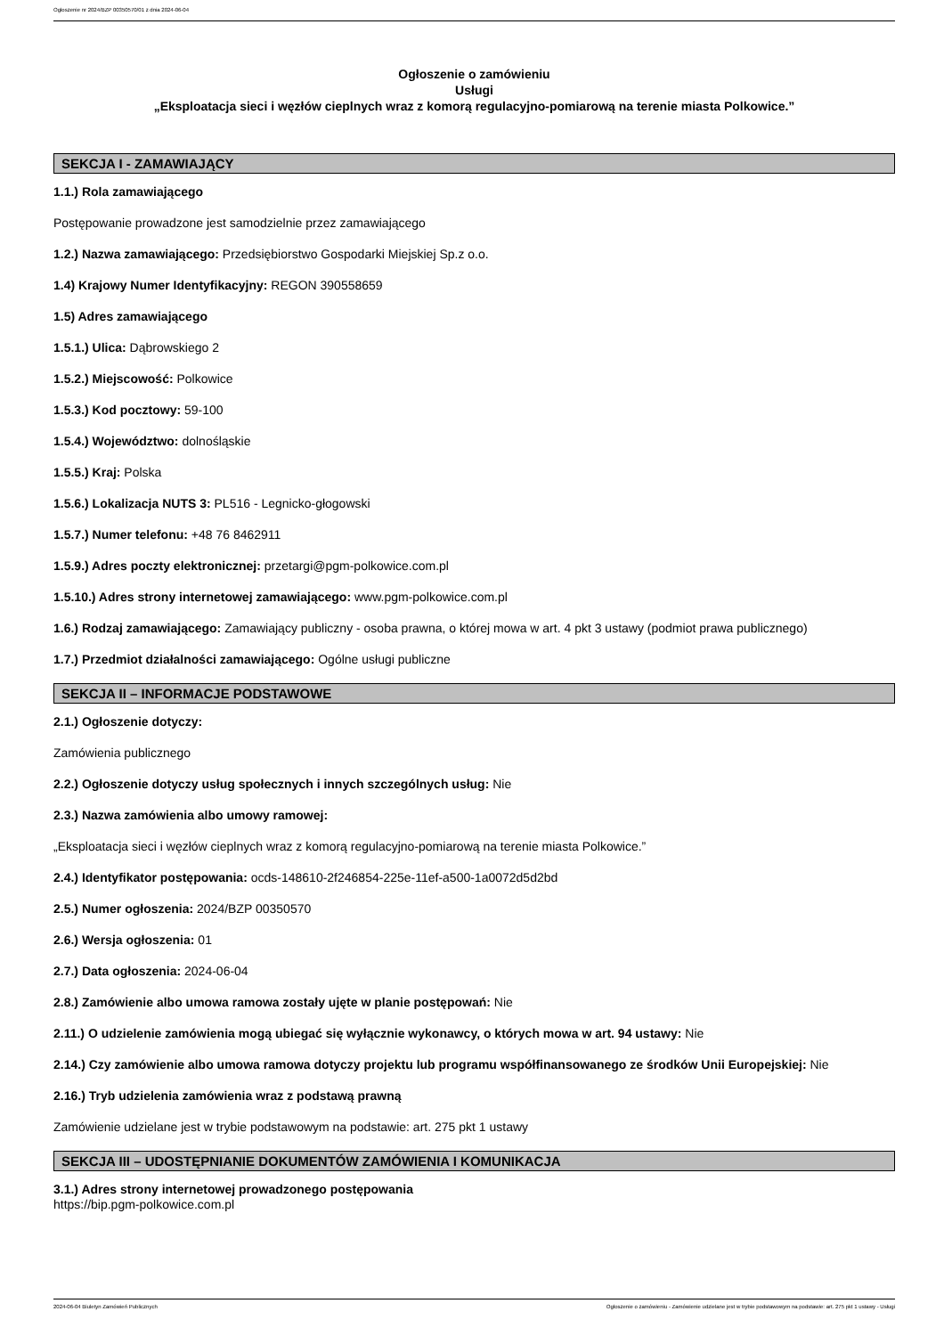Ogłoszenie nr 2024/BZP 00350570/01 z dnia 2024-06-04
Ogłoszenie o zamówieniu
Usługi
„Eksploatacja sieci i węzłów cieplnych wraz z komorą regulacyjno-pomiarową na terenie miasta Polkowice.”
SEKCJA I - ZAMAWIAJĄCY
1.1.) Rola zamawiającego
Postępowanie prowadzone jest samodzielnie przez zamawiającego
1.2.) Nazwa zamawiającego: Przedsiębiorstwo Gospodarki Miejskiej Sp.z o.o.
1.4) Krajowy Numer Identyfikacyjny: REGON 390558659
1.5) Adres zamawiającego
1.5.1.) Ulica: Dąbrowskiego 2
1.5.2.) Miejscowość: Polkowice
1.5.3.) Kod pocztowy: 59-100
1.5.4.) Województwo: dolnośląskie
1.5.5.) Kraj: Polska
1.5.6.) Lokalizacja NUTS 3: PL516 - Legnicko-głogowski
1.5.7.) Numer telefonu: +48 76 8462911
1.5.9.) Adres poczty elektronicznej: przetargi@pgm-polkowice.com.pl
1.5.10.) Adres strony internetowej zamawiającego: www.pgm-polkowice.com.pl
1.6.) Rodzaj zamawiającego: Zamawiający publiczny - osoba prawna, o której mowa w art. 4 pkt 3 ustawy (podmiot prawa publicznego)
1.7.) Przedmiot działalności zamawiającego: Ogólne usługi publiczne
SEKCJA II – INFORMACJE PODSTAWOWE
2.1.) Ogłoszenie dotyczy:
Zamówienia publicznego
2.2.) Ogłoszenie dotyczy usług społecznych i innych szczególnych usług: Nie
2.3.) Nazwa zamówienia albo umowy ramowej:
„Eksploatacja sieci i węzłów cieplnych wraz z komorą regulacyjno-pomiarową na terenie miasta Polkowice.”
2.4.) Identyfikator postępowania: ocds-148610-2f246854-225e-11ef-a500-1a0072d5d2bd
2.5.) Numer ogłoszenia: 2024/BZP 00350570
2.6.) Wersja ogłoszenia: 01
2.7.) Data ogłoszenia: 2024-06-04
2.8.) Zamówienie albo umowa ramowa zostały ujęte w planie postępowań: Nie
2.11.) O udzielenie zamówienia mogą ubiegać się wyłącznie wykonawcy, o których mowa w art. 94 ustawy: Nie
2.14.) Czy zamówienie albo umowa ramowa dotyczy projektu lub programu współfinansowanego ze środków Unii Europejskiej: Nie
2.16.) Tryb udzielenia zamówienia wraz z podstawą prawną
Zamówienie udzielane jest w trybie podstawowym na podstawie: art. 275 pkt 1 ustawy
SEKCJA III – UDOSTĘPNIANIE DOKUMENTÓW ZAMÓWIENIA I KOMUNIKACJA
3.1.) Adres strony internetowej prowadzonego postępowania
https://bip.pgm-polkowice.com.pl
2024-06-04 Biuletyn Zamówień Publicznych Ogłoszenie o zamówieniu - Zamówienie udzielane jest w trybie podstawowym na podstawie: art. 275 pkt 1 ustawy - Usługi